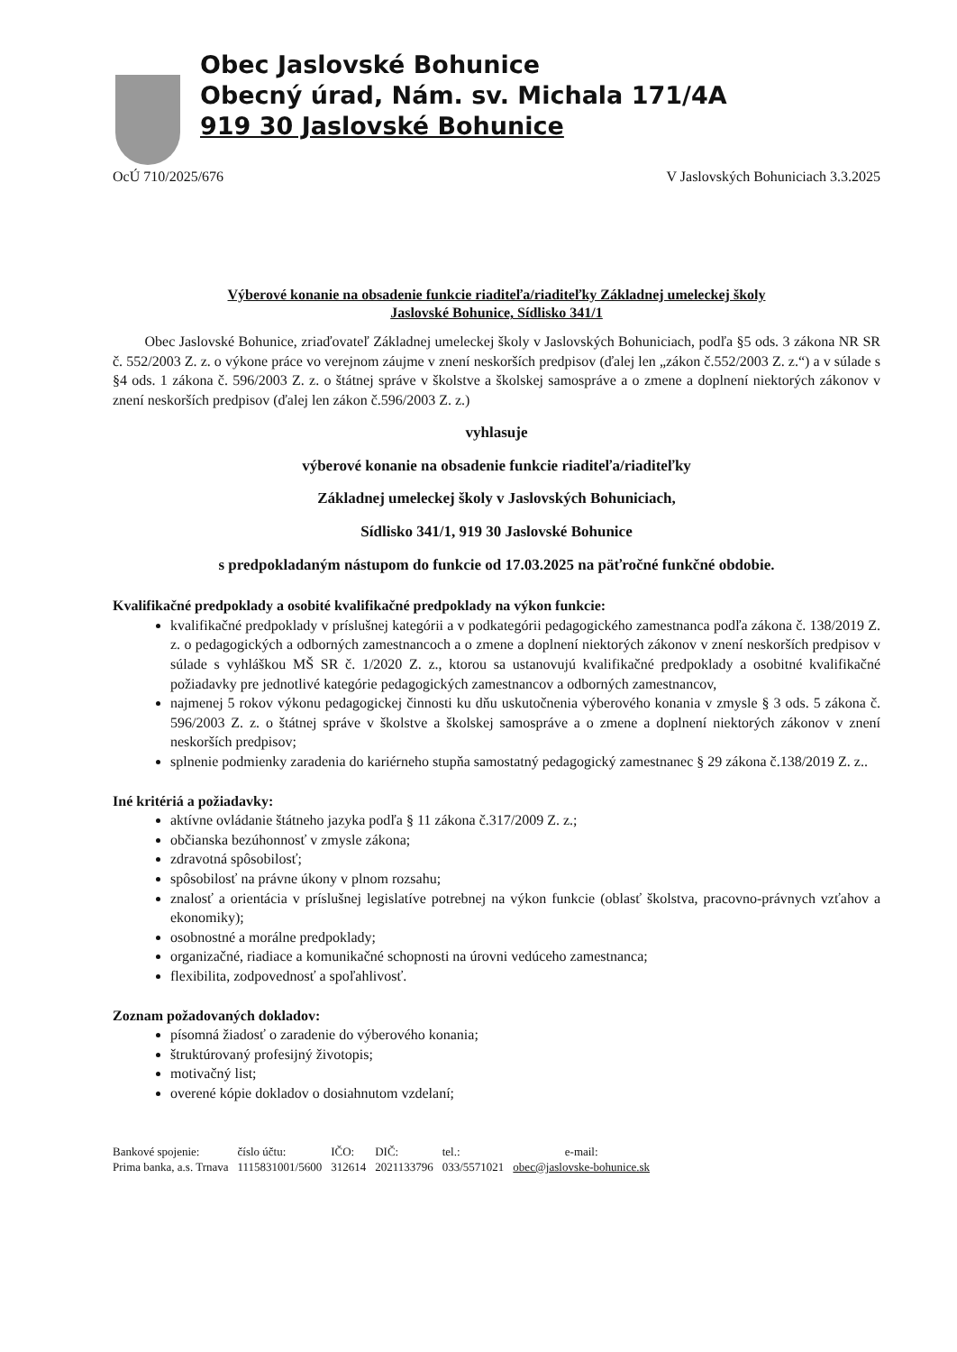Obec Jaslovské Bohunice
Obecný úrad, Nám. sv. Michala 171/4A
919 30 Jaslovské Bohunice
OcÚ 710/2025/676 V Jaslovských Bohuniciach 3.3.2025
Výberové konanie na obsadenie funkcie riaditeľa/riaditeľky Základnej umeleckej školy
Jaslovské Bohunice, Sídlisko 341/1
Obec Jaslovské Bohunice, zriaďovateľ Základnej umeleckej školy v Jaslovských Bohuniciach, podľa §5 ods. 3 zákona NR SR č. 552/2003 Z. z. o výkone práce vo verejnom záujme v znení neskorších predpisov (ďalej len „zákon č.552/2003 Z. z.“) a v súlade s §4 ods. 1 zákona č. 596/2003 Z. z. o štátnej správe v školstve a školskej samospráve a o zmene a doplnení niektorých zákonov v znení neskorších predpisov (ďalej len zákon č.596/2003 Z. z.)
vyhlasuje
výberové konanie na obsadenie funkcie riaditeľa/riaditeľky
Základnej umeleckej školy v Jaslovských Bohuniciach,
Sídlisko 341/1, 919 30 Jaslovské Bohunice
s predpokladaným nástupom do funkcie od 17.03.2025 na päťročné funkčné obdobie.
Kvalifikačné predpoklady a osobité kvalifikačné predpoklady na výkon funkcie:
kvalifikačné predpoklady v príslušnej kategórii a v podkategórii pedagogického zamestnanca podľa zákona č. 138/2019 Z. z. o pedagogických a odborných zamestnancoch a o zmene a doplnení niektorých zákonov v znení neskorších predpisov v súlade s vyhláškou MŠ SR č. 1/2020 Z. z., ktorou sa ustanovujú kvalifikačné predpoklady a osobitné kvalifikačné požiadavky pre jednotlivé kategórie pedagogických zamestnancov a odborných zamestnancov,
najmenej 5 rokov výkonu pedagogickej činnosti ku dňu uskutočnenia výberového konania v zmysle § 3 ods. 5 zákona č. 596/2003 Z. z. o štátnej správe v školstve a školskej samospráve a o zmene a doplnení niektorých zákonov v znení neskorších predpisov;
splnenie podmienky zaradenia do kariérneho stupňa samostatný pedagogický zamestnanec § 29 zákona č.138/2019 Z. z..
Iné kritériá a požiadavky:
aktívne ovládanie štátneho jazyka podľa § 11 zákona č.317/2009 Z. z.;
občianska bezúhonnosť v zmysle zákona;
zdravotná spôsobilosť;
spôsobilosť na právne úkony v plnom rozsahu;
znalosť a orientácia v príslušnej legislatíve potrebnej na výkon funkcie (oblasť školstva, pracovno-právnych vzťahov a ekonomiky);
osobnostné a morálne predpoklady;
organizačné, riadiace a komunikačné schopnosti na úrovni vedúceho zamestnanca;
flexibilita, zodpovednosť a spoľahlivosť.
Zoznam požadovaných dokladov:
písomná žiadosť o zaradenie do výberového konania;
štruktúrovaný profesijný životopis;
motivačný list;
overené kópie dokladov o dosiahnutom vzdelaní;
| Bankové spojenie: | číslo účtu: | IČO: | DIČ: | tel.: | e-mail: |
| Prima banka, a.s. Trnava | 1115831001/5600 | 312614 | 2021133796 | 033/5571021 | obec@jaslovske-bohunice.sk |